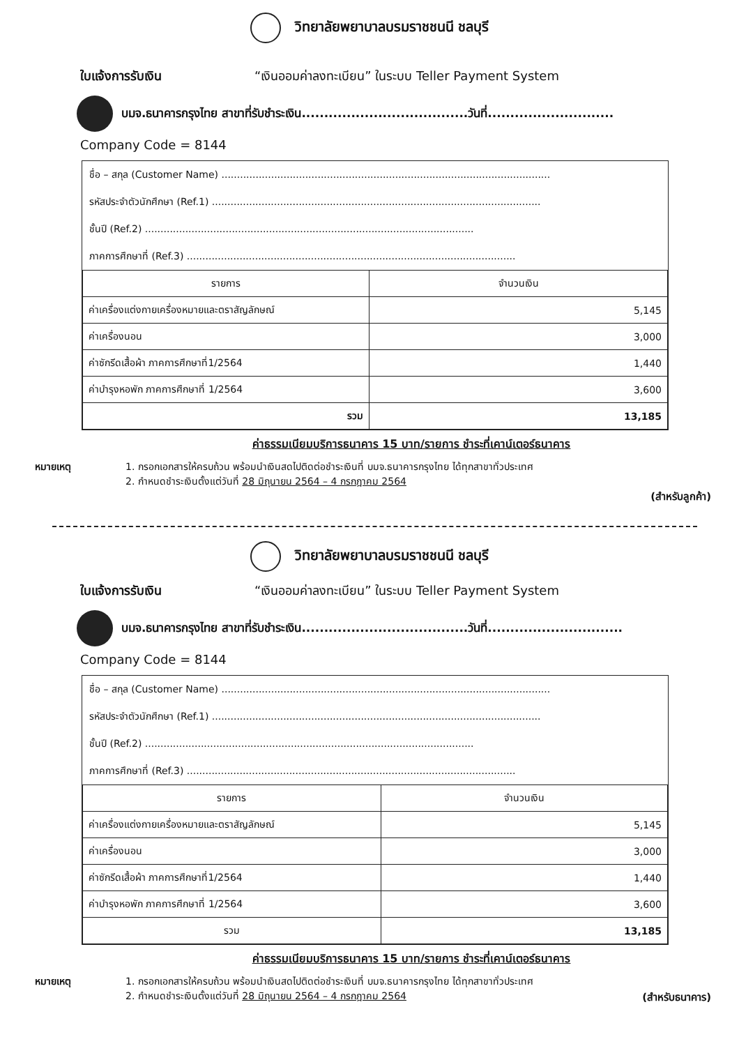วิทยาลัยพยาบาลบรมราชชนนี ชลบุรี
ใบแจ้งการรับเงิน “เงินออมค่าลงทะเบียน” ในระบบ Teller Payment System
บมจ.ธนาคารกรุงไทย สาขาที่รับชำระเงิน.....................................วันที่............................
Company Code = 8144
ชื่อ – สกุล (Customer Name) ..........................................................................................................
รหัสประจำตัวนักศึกษา (Ref.1) ..........................................................................................................
ชั้นปี (Ref.2) ..........................................................................................................
ภาคการศึกษาที่ (Ref.3) ..........................................................................................................
| รายการ | จำนวนเงิน |
| --- | --- |
| ค่าเครื่องแต่งกายเครื่องหมายและตราสัญลักษณ์ | 5,145 |
| ค่าเครื่องนอน | 3,000 |
| ค่าซักรีดเสื้อผ้า ภาคการศึกษาที่1/2564 | 1,440 |
| ค่าบำรุงหอพัก ภาคการศึกษาที่ 1/2564 | 3,600 |
| รวม | 13,185 |
ค่าธรรมเนียมบริการธนาคาร 15 บาท/รายการ ชำระที่เคาน์เตอร์ธนาคาร
หมายเหตุ 1. กรอกเอกสารให้ครบถ้วน พร้อมนำเงินสดไปติดต่อชำระเงินที่ บมจ.ธนาคารกรุงไทย ได้ทุกสาขาทั่วประเทศ
2. กำหนดชำระเงินตั้งแต่วันที่ 28 มิถุนายน 2564 – 4 กรกฎาคม 2564
(สำหรับลูกค้า)
วิทยาลัยพยาบาลบรมราชชนนี ชลบุรี
ใบแจ้งการรับเงิน “เงินออมค่าลงทะเบียน” ในระบบ Teller Payment System
บมจ.ธนาคารกรุงไทย สาขาที่รับชำระเงิน.....................................วันที่..............................
Company Code = 8144
ชื่อ – สกุล (Customer Name) ..........................................................................................................
รหัสประจำตัวนักศึกษา (Ref.1) ..........................................................................................................
ชั้นปี (Ref.2) ..........................................................................................................
ภาคการศึกษาที่ (Ref.3) ..........................................................................................................
| รายการ | จำนวนเงิน |
| --- | --- |
| ค่าเครื่องแต่งกายเครื่องหมายและตราสัญลักษณ์ | 5,145 |
| ค่าเครื่องนอน | 3,000 |
| ค่าซักรีดเสื้อผ้า ภาคการศึกษาที่1/2564 | 1,440 |
| ค่าบำรุงหอพัก ภาคการศึกษาที่ 1/2564 | 3,600 |
| รวม | 13,185 |
ค่าธรรมเนียมบริการธนาคาร 15 บาท/รายการ ชำระที่เคาน์เตอร์ธนาคาร
หมายเหตุ 1. กรอกเอกสารให้ครบถ้วน พร้อมนำเงินสดไปติดต่อชำระเงินที่ บมจ.ธนาคารกรุงไทย ได้ทุกสาขาทั่วประเทศ
2. กำหนดชำระเงินตั้งแต่วันที่ 28 มิถุนายน 2564 – 4 กรกฎาคม 2564
(สำหรับธนาคาร)